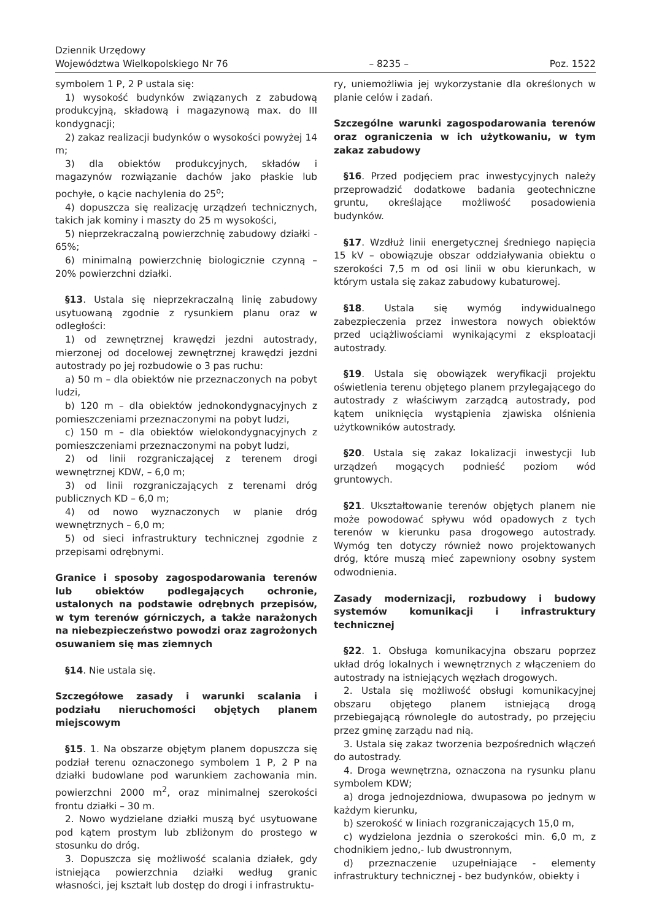Dziennik Urzędowy
Województwa Wielkopolskiego Nr 76
– 8235 –
Poz. 1522
symbolem 1 P, 2 P ustala się:
1) wysokość budynków związanych z zabudową produkcyjną, składową i magazynową max. do III kondygnacji;
2) zakaz realizacji budynków o wysokości powyżej 14 m;
3) dla obiektów produkcyjnych, składów i magazynów rozwiązanie dachów jako płaskie lub pochyłe, o kącie nachylenia do 25<sup>o</sup>;
4) dopuszcza się realizację urządzeń technicznych, takich jak kominy i maszty do 25 m wysokości,
5) nieprzekraczalną powierzchnię zabudowy działki - 65%;
6) minimalną powierzchnię biologicznie czynną – 20% powierzchni działki.
§13. Ustala się nieprzekraczalną linię zabudowy usytuowaną zgodnie z rysunkiem planu oraz w odległości:
1) od zewnętrznej krawędzi jezdni autostrady, mierzonej od docelowej zewnętrznej krawędzi jezdni autostrady po jej rozbudowie o 3 pas ruchu:
a) 50 m – dla obiektów nie przeznaczonych na pobyt ludzi,
b) 120 m – dla obiektów jednokondygnacyjnych z pomieszczeniami przeznaczonymi na pobyt ludzi,
c) 150 m – dla obiektów wielokondygnacyjnych z pomieszczeniami przeznaczonymi na pobyt ludzi,
2) od linii rozgraniczającej z terenem drogi wewnętrznej KDW, – 6,0 m;
3) od linii rozgraniczających z terenami dróg publicznych KD – 6,0 m;
4) od nowo wyznaczonych w planie dróg wewnętrznych – 6,0 m;
5) od sieci infrastruktury technicznej zgodnie z przepisami odrębnymi.
Granice i sposoby zagospodarowania terenów lub obiektów podlegających ochronie, ustalonych na podstawie odrębnych przepisów, w tym terenów górniczych, a także narażonych na niebezpieczeństwo powodzi oraz zagrożonych osuwaniem się mas ziemnych
§14. Nie ustala się.
Szczegółowe zasady i warunki scalania i podziału nieruchomości objętych planem miejscowym
§15. 1. Na obszarze objętym planem dopuszcza się podział terenu oznaczonego symbolem 1 P, 2 P na działki budowlane pod warunkiem zachowania min. powierzchni 2000 m<sup>2</sup>, oraz minimalnej szerokości frontu działki – 30 m.
2. Nowo wydzielane działki muszą być usytuowane pod kątem prostym lub zbliżonym do prostego w stosunku do dróg.
3. Dopuszcza się możliwość scalania działek, gdy istniejąca powierzchnia działki według granic własności, jej kształt lub dostęp do drogi i infrastruktu-
ry, uniemożliwia jej wykorzystanie dla określonych w planie celów i zadań.
Szczególne warunki zagospodarowania terenów oraz ograniczenia w ich użytkowaniu, w tym zakaz zabudowy
§16. Przed podjęciem prac inwestycyjnych należy przeprowadzić dodatkowe badania geotechniczne gruntu, określające możliwość posadowienia budynków.
§17. Wzdłuż linii energetycznej średniego napięcia 15 kV – obowiązuje obszar oddziaływania obiektu o szerokości 7,5 m od osi linii w obu kierunkach, w którym ustala się zakaz zabudowy kubaturowej.
§18. Ustala się wymóg indywidualnego zabezpieczenia przez inwestora nowych obiektów przed uciążliwościami wynikającymi z eksploatacji autostrady.
§19. Ustala się obowiązek weryfikacji projektu oświetlenia terenu objętego planem przylegającego do autostrady z właściwym zarządcą autostrady, pod kątem uniknięcia wystąpienia zjawiska olśnienia użytkowników autostrady.
§20. Ustala się zakaz lokalizacji inwestycji lub urządzeń mogących podnieść poziom wód gruntowych.
§21. Ukształtowanie terenów objętych planem nie może powodować spływu wód opadowych z tych terenów w kierunku pasa drogowego autostrady. Wymóg ten dotyczy również nowo projektowanych dróg, które muszą mieć zapewniony osobny system odwodnienia.
Zasady modernizacji, rozbudowy i budowy systemów komunikacji i infrastruktury technicznej
§22. 1. Obsługa komunikacyjna obszaru poprzez układ dróg lokalnych i wewnętrznych z włączeniem do autostrady na istniejących węzłach drogowych.
2. Ustala się możliwość obsługi komunikacyjnej obszaru objętego planem istniejącą drogą przebiegającą równolegle do autostrady, po przejęciu przez gminę zarządu nad nią.
3. Ustala się zakaz tworzenia bezpośrednich włączeń do autostrady.
4. Droga wewnętrzna, oznaczona na rysunku planu symbolem KDW;
a) droga jednojezdniowa, dwupasowa po jednym w każdym kierunku,
b) szerokość w liniach rozgraniczających 15,0 m,
c) wydzielona jezdnia o szerokości min. 6,0 m, z chodnikiem jedno,- lub dwustronnym,
d) przeznaczenie uzupełniające - elementy infrastruktury technicznej - bez budynków, obiekty i